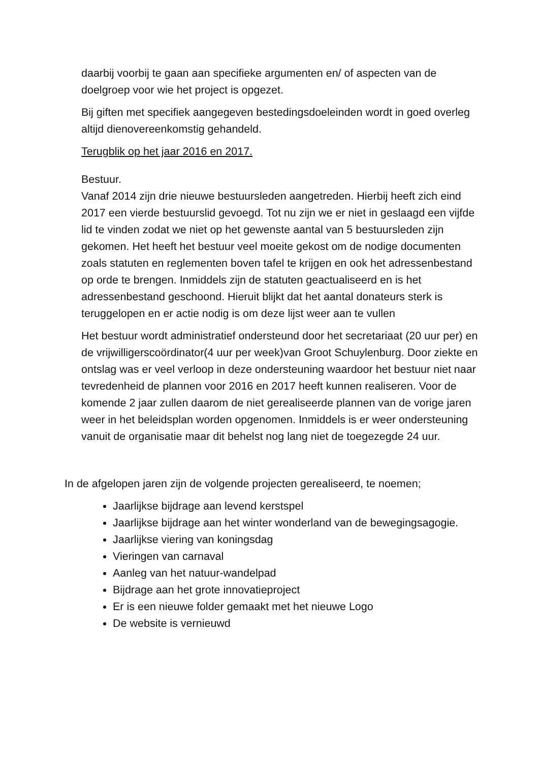daarbij voorbij te gaan aan specifieke argumenten en/ of aspecten van de doelgroep voor wie het project is opgezet.
Bij giften met specifiek aangegeven bestedingsdoeleinden wordt in goed overleg altijd dienovereenkomstig gehandeld.
Terugblik op het jaar 2016 en 2017.
Bestuur.
Vanaf 2014 zijn drie nieuwe bestuursleden aangetreden. Hierbij heeft zich eind 2017 een vierde bestuurslid gevoegd. Tot nu zijn we er niet in geslaagd een vijfde lid te vinden zodat we niet op het gewenste aantal van 5 bestuursleden zijn gekomen. Het heeft het bestuur veel moeite gekost om de nodige documenten zoals statuten en reglementen boven tafel te krijgen en ook het adressenbestand op orde te brengen. Inmiddels zijn de statuten geactualiseerd en is het adressenbestand geschoond. Hieruit blijkt dat het aantal donateurs sterk is teruggelopen en er actie nodig is om deze lijst weer aan te vullen
Het bestuur wordt administratief ondersteund door het secretariaat (20 uur per) en de vrijwilligerscoördinator(4 uur per week)van Groot Schuylenburg. Door ziekte en ontslag was er veel verloop in deze ondersteuning waardoor het bestuur niet naar tevredenheid de plannen voor 2016 en 2017 heeft kunnen realiseren. Voor de komende 2 jaar zullen daarom de niet gerealiseerde plannen van de vorige jaren weer in het beleidsplan worden opgenomen. Inmiddels is er weer ondersteuning vanuit de organisatie maar dit behelst nog lang niet de toegezegde 24 uur.
In de afgelopen jaren zijn de volgende projecten gerealiseerd, te noemen;
Jaarlijkse bijdrage aan levend kerstspel
Jaarlijkse bijdrage aan het winter wonderland van de bewegingsagogie.
Jaarlijkse viering van koningsdag
Vieringen van carnaval
Aanleg van het natuur-wandelpad
Bijdrage aan het grote innovatieproject
Er is een nieuwe folder gemaakt met het nieuwe Logo
De website is vernieuwd